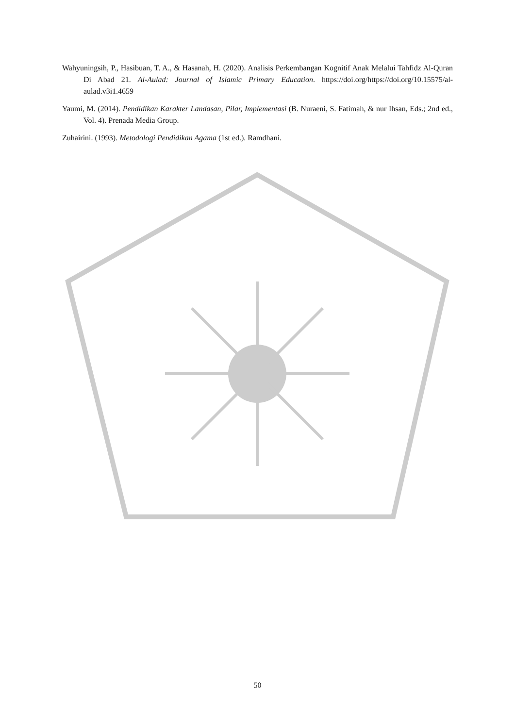Wahyuningsih, P., Hasibuan, T. A., & Hasanah, H. (2020). Analisis Perkembangan Kognitif Anak Melalui Tahfidz Al-Quran Di Abad 21. Al-Aulad: Journal of Islamic Primary Education. https://doi.org/https://doi.org/10.15575/al-aulad.v3i1.4659
Yaumi, M. (2014). Pendidikan Karakter Landasan, Pilar, Implementasi (B. Nuraeni, S. Fatimah, & nur Ihsan, Eds.; 2nd ed., Vol. 4). Prenada Media Group.
Zuhairini. (1993). Metodologi Pendidikan Agama (1st ed.). Ramdhani.
50